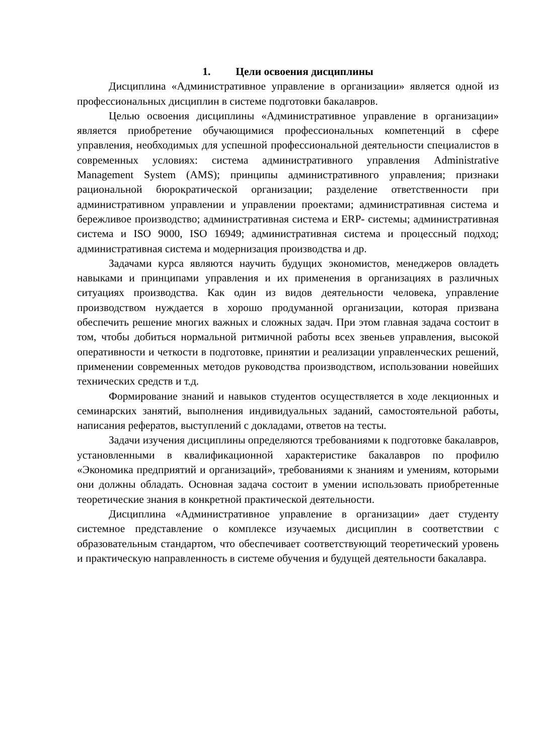1. Цели освоения дисциплины
Дисциплина «Административное управление в организации» является одной из профессиональных дисциплин в системе подготовки бакалавров.
Целью освоения дисциплины «Административное управление в организации» является приобретение обучающимися профессиональных компетенций в сфере управления, необходимых для успешной профессиональной деятельности специалистов в современных условиях: система административного управления Administrative Management System (AMS); принципы административного управления; признаки рациональной бюрократической организации; разделение ответственности при административном управлении и управлении проектами; административная система и бережливое производство; административная система и ERP- системы; административная система и ISO 9000, ISO 16949; административная система и процессный подход; административная система и модернизация производства и др.
Задачами курса являются научить будущих экономистов, менеджеров овладеть навыками и принципами управления и их применения в организациях в различных ситуациях производства. Как один из видов деятельности человека, управление производством нуждается в хорошо продуманной организации, которая призвана обеспечить решение многих важных и сложных задач. При этом главная задача состоит в том, чтобы добиться нормальной ритмичной работы всех звеньев управления, высокой оперативности и четкости в подготовке, принятии и реализации управленческих решений, применении современных методов руководства производством, использовании новейших технических средств и т.д.
Формирование знаний и навыков студентов осуществляется в ходе лекционных и семинарских занятий, выполнения индивидуальных заданий, самостоятельной работы, написания рефератов, выступлений с докладами, ответов на тесты.
Задачи изучения дисциплины определяются требованиями к подготовке бакалавров, установленными в квалификационной характеристике бакалавров по профилю «Экономика предприятий и организаций», требованиями к знаниям и умениям, которыми они должны обладать. Основная задача состоит в умении использовать приобретенные теоретические знания в конкретной практической деятельности.
Дисциплина «Административное управление в организации» дает студенту системное представление о комплексе изучаемых дисциплин в соответствии с образовательным стандартом, что обеспечивает соответствующий теоретический уровень и практическую направленность в системе обучения и будущей деятельности бакалавра.